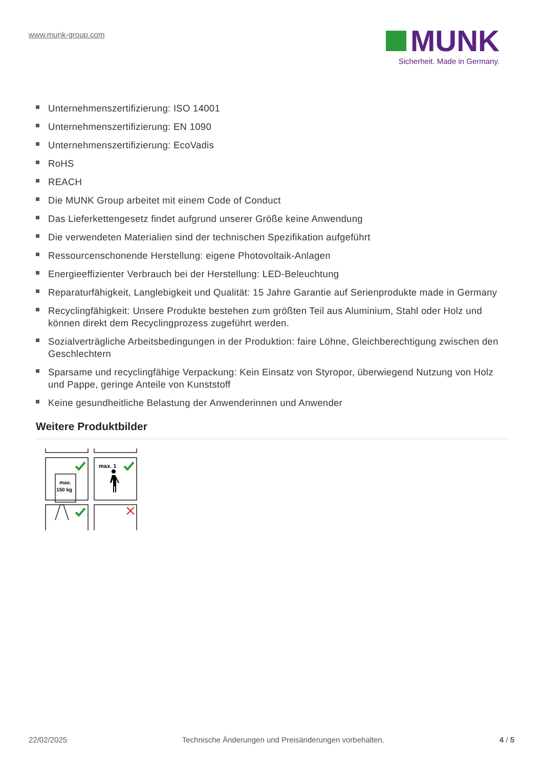www.munk-group.com
MUNK
Sicherheit. Made in Germany.
Unternehmenszertifizierung: ISO 14001
Unternehmenszertifizierung: EN 1090
Unternehmenszertifizierung: EcoVadis
RoHS
REACH
Die MUNK Group arbeitet mit einem Code of Conduct
Das Lieferkettengesetz findet aufgrund unserer Größe keine Anwendung
Die verwendeten Materialien sind der technischen Spezifikation aufgeführt
Ressourcenschonende Herstellung: eigene Photovoltaik-Anlagen
Energieeffizienter Verbrauch bei der Herstellung: LED-Beleuchtung
Reparaturfähigkeit, Langlebigkeit und Qualität: 15 Jahre Garantie auf Serienprodukte made in Germany
Recyclingfähigkeit: Unsere Produkte bestehen zum größten Teil aus Aluminium, Stahl oder Holz und können direkt dem Recyclingprozess zugeführt werden.
Sozialverträgliche Arbeitsbedingungen in der Produktion: faire Löhne, Gleichberechtigung zwischen den Geschlechtern
Sparsame und recyclingfähige Verpackung: Kein Einsatz von Styropor, überwiegend Nutzung von Holz und Pappe, geringe Anteile von Kunststoff
Keine gesundheitliche Belastung der Anwenderinnen und Anwender
Weitere Produktbilder
max.
150 kg
max. 1
22/02/2025 Technische Änderungen und Preisänderungen vorbehalten. 4 / 5